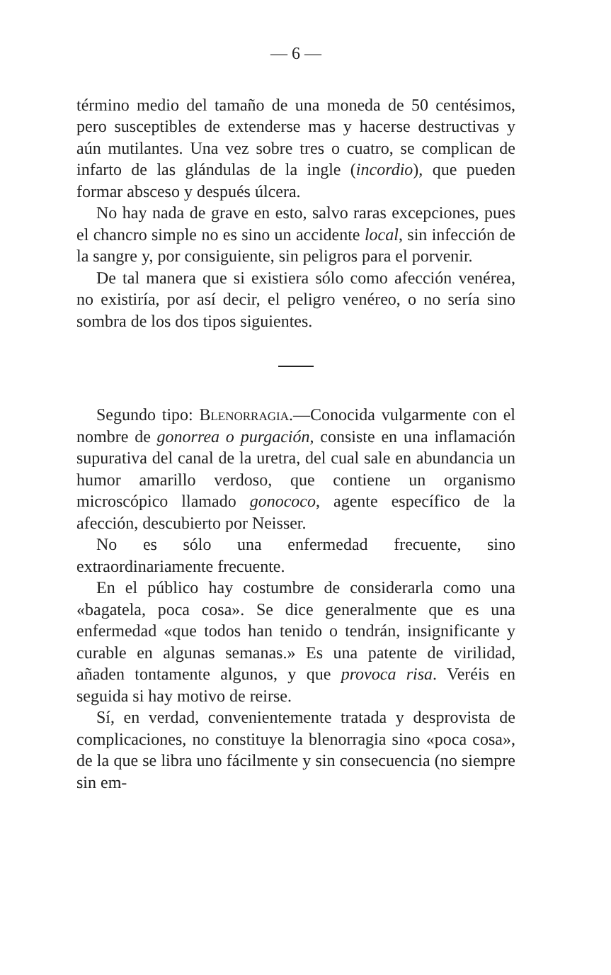— 6 —
término medio del tamaño de una moneda de 50 centésimos, pero susceptibles de extenderse mas y hacerse destructivas y aún mutilantes. Una vez sobre tres o cuatro, se complican de infarto de las glándulas de la ingle (incordio), que pueden formar absceso y después úlcera.
No hay nada de grave en esto, salvo raras excepciones, pues el chancro simple no es sino un accidente local, sin infección de la sangre y, por consiguiente, sin peligros para el porvenir.
De tal manera que si existiera sólo como afección venérea, no existiría, por así decir, el peligro venéreo, o no sería sino sombra de los dos tipos siguientes.
Segundo tipo: Blenorragia.—Conocida vulgarmente con el nombre de gonorrea o purgación, consiste en una inflamación supurativa del canal de la uretra, del cual sale en abundancia un humor amarillo verdoso, que contiene un organismo microscópico llamado gonococo, agente específico de la afección, descubierto por Neisser.
No es sólo una enfermedad frecuente, sino extraordinariamente frecuente.
En el público hay costumbre de considerarla como una «bagatela, poca cosa». Se dice generalmente que es una enfermedad «que todos han tenido o tendrán, insignificante y curable en algunas semanas.» Es una patente de virilidad, añaden tontamente algunos, y que provoca risa. Veréis en seguida si hay motivo de reirse.
Sí, en verdad, convenientemente tratada y desprovista de complicaciones, no constituye la blenorragia sino «poca cosa», de la que se libra uno fácilmente y sin consecuencia (no siempre sin em-